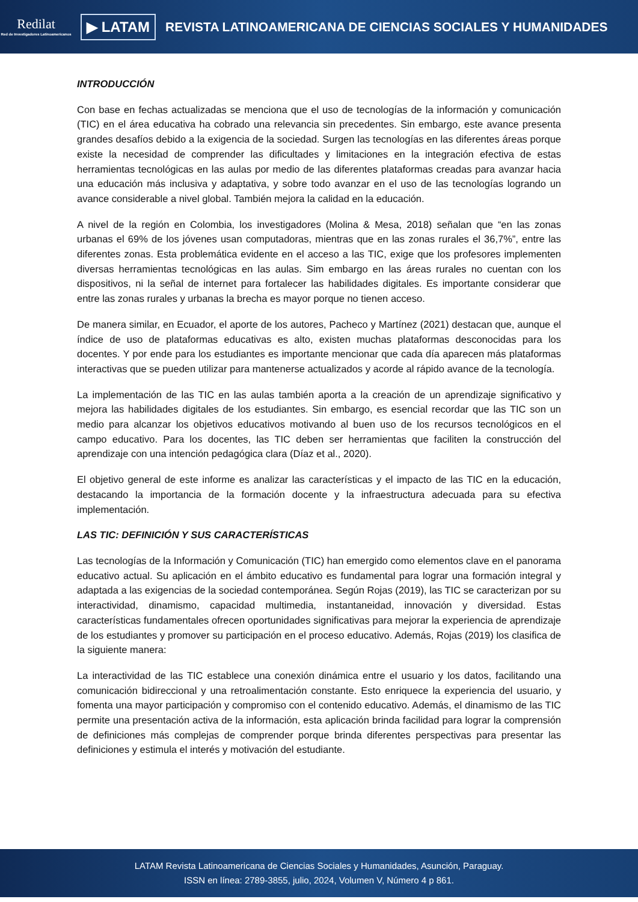Redilat
Red de Investigadores Latinoamericanos
▶ LATAM
REVISTA LATINOAMERICANA DE CIENCIAS SOCIALES Y HUMANIDADES
INTRODUCCIÓN
Con base en fechas actualizadas se menciona que el uso de tecnologías de la información y comunicación (TIC) en el área educativa ha cobrado una relevancia sin precedentes. Sin embargo, este avance presenta grandes desafíos debido a la exigencia de la sociedad. Surgen las tecnologías en las diferentes áreas porque existe la necesidad de comprender las dificultades y limitaciones en la integración efectiva de estas herramientas tecnológicas en las aulas por medio de las diferentes plataformas creadas para avanzar hacia una educación más inclusiva y adaptativa, y sobre todo avanzar en el uso de las tecnologías logrando un avance considerable a nivel global. También mejora la calidad en la educación.
A nivel de la región en Colombia, los investigadores (Molina & Mesa, 2018) señalan que “en las zonas urbanas el 69% de los jóvenes usan computadoras, mientras que en las zonas rurales el 36,7%”, entre las diferentes zonas. Esta problemática evidente en el acceso a las TIC, exige que los profesores implementen diversas herramientas tecnológicas en las aulas. Sim embargo en las áreas rurales no cuentan con los dispositivos, ni la señal de internet para fortalecer las habilidades digitales. Es importante considerar que entre las zonas rurales y urbanas la brecha es mayor porque no tienen acceso.
De manera similar, en Ecuador, el aporte de los autores, Pacheco y Martínez (2021) destacan que, aunque el índice de uso de plataformas educativas es alto, existen muchas plataformas desconocidas para los docentes. Y por ende para los estudiantes es importante mencionar que cada día aparecen más plataformas interactivas que se pueden utilizar para mantenerse actualizados y acorde al rápido avance de la tecnología.
La implementación de las TIC en las aulas también aporta a la creación de un aprendizaje significativo y mejora las habilidades digitales de los estudiantes. Sin embargo, es esencial recordar que las TIC son un medio para alcanzar los objetivos educativos motivando al buen uso de los recursos tecnológicos en el campo educativo. Para los docentes, las TIC deben ser herramientas que faciliten la construcción del aprendizaje con una intención pedagógica clara (Díaz et al., 2020).
El objetivo general de este informe es analizar las características y el impacto de las TIC en la educación, destacando la importancia de la formación docente y la infraestructura adecuada para su efectiva implementación.
LAS TIC: DEFINICIÓN Y SUS CARACTERÍSTICAS
Las tecnologías de la Información y Comunicación (TIC) han emergido como elementos clave en el panorama educativo actual. Su aplicación en el ámbito educativo es fundamental para lograr una formación integral y adaptada a las exigencias de la sociedad contemporánea. Según Rojas (2019), las TIC se caracterizan por su interactividad, dinamismo, capacidad multimedia, instantaneidad, innovación y diversidad. Estas características fundamentales ofrecen oportunidades significativas para mejorar la experiencia de aprendizaje de los estudiantes y promover su participación en el proceso educativo. Además, Rojas (2019) los clasifica de la siguiente manera:
La interactividad de las TIC establece una conexión dinámica entre el usuario y los datos, facilitando una comunicación bidireccional y una retroalimentación constante. Esto enriquece la experiencia del usuario, y fomenta una mayor participación y compromiso con el contenido educativo. Además, el dinamismo de las TIC permite una presentación activa de la información, esta aplicación brinda facilidad para lograr la comprensión de definiciones más complejas de comprender porque brinda diferentes perspectivas para presentar las definiciones y estimula el interés y motivación del estudiante.
LATAM Revista Latinoamericana de Ciencias Sociales y Humanidades, Asunción, Paraguay.
ISSN en línea: 2789-3855, julio, 2024, Volumen V, Número 4 p 861.